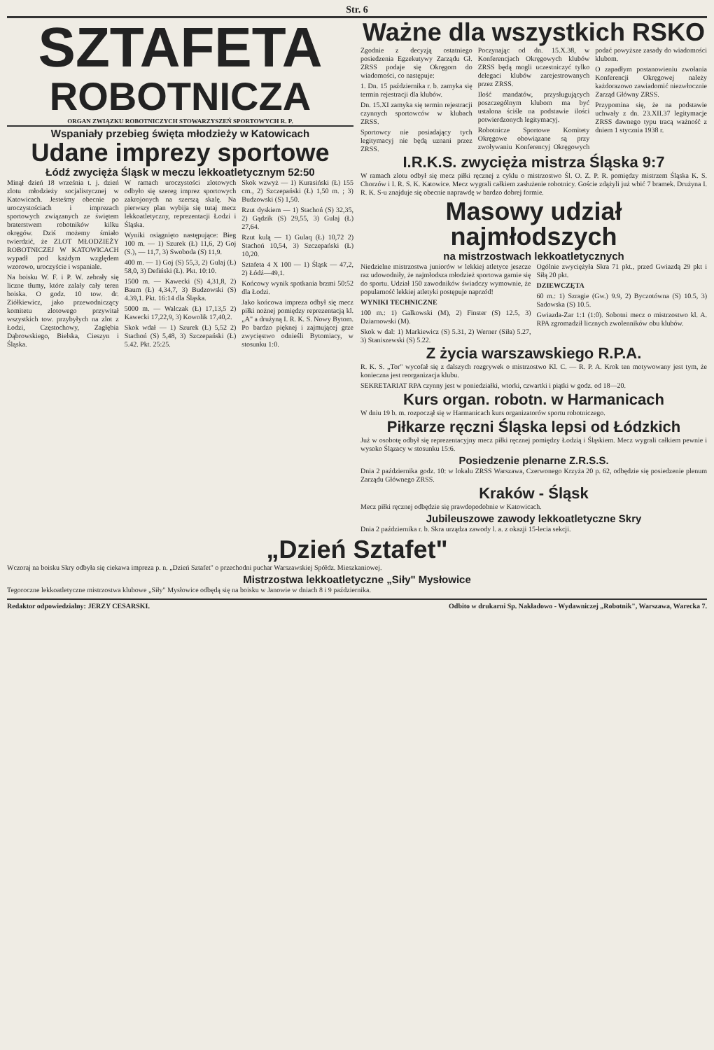Str. 6
SZTAFETA
ROBOTNICZA
ORGAN ZWIĄZKU ROBOTNICZYCH STOWARZYSZEŃ SPORTOWYCH R. P.
Wspaniały przebieg święta młodzieży w Katowicach
Udane imprezy sportowe
Łódź zwycięża Śląsk w meczu lekkoatletycznym 52:50
Minął dzień 18 września t. j. dzień zlotu młodzieży socjalistycznej w Katowicach. Jesteśmy obecnie po uroczystościach i imprezach sportowych związanych ze świętem braterstwem robotników kilku okręgów. Dziś możemy śmiało twierdzić, że ZLOT MŁODZIEŻY ROBOTNICZEJ W KATOWICACH wypadł pod każdym względem wzorowo, uroczyście i wspaniale.
Na boisku W. F. i P. W. zebrały się liczne tłumy, które zalały cały teren boiska. O godz. 10 tow. dr. Ziółkiewicz, jako przewodniczący komitetu zlotowego przywitał wszystkich tow. przybyłych na zlot z Łodzi, Częstochowy, Zagłębia Dąbrowskiego, Bielska, Cieszyn i Śląska.
W ramach uroczystości zlotowych odbyło się szereg imprez sportowych zakrojonych na szerszą skalę. Na pierwszy plan wybija się tutaj mecz lekkoatletyczny, reprezentacji Łodzi i Śląska.
Wyniki osiągnięto następujące: Bieg 100 m. — 1) Szurek (Ł) 11,6, 2) Goj (S.), — 11,7, 3) Swoboda (S) 11,9.
400 m. — 1) Goj (S) 55,3, 2) Gulaj (Ł) 58,0, 3) Defiński (Ł). Pkt. 10:10.
1500 m. — Kawecki (S) 4,31,8, 2) Baum (Ł) 4,34,7, 3) Budzowski (S) 4.39,1. Pkt. 16:14 dla Śląska.
5000 m. — Walczak (Ł) 17,13,5 2) Kawecki 17,22,9, 3) Kowolik 17,40,2.
Skok wdał — 1) Szurek (Ł) 5,52 2) Stachoń (S) 5,48, 3) Szczepański (Ł) 5.42. Pkt. 25:25.
Skok wzwyż — 1) Kurasiński (Ł) 155 cm., 2) Szczepański (Ł) 1,50 m. ; 3) Budzowski (S) 1,50.
Rzut dyskiem — 1) Stachoń (S) 32,35, 2) Gądzik (S) 29,55, 3) Gulaj (Ł) 27,64.
Rzut kulą — 1) Gulaq (Ł) 10,72 2) Stachoń 10,54, 3) Szczepański (Ł) 10,20.
Sztafeta 4 X 100 — 1) Śląsk — 47,2, 2) Łódź—49,1.
Końcowy wynik spotkania brzmi 50:52 dla Łodzi.
Jako końcowa impreza odbył się mecz piłki nożnej pomiędzy reprezentacją kl. „A" a drużyną I. R. K. S. Nowy Bytom. Po bardzo pięknej i zajmującej grze zwycięstwo odnieśli Bytomiacy, w stosunku 1:0.
Ważne dla wszystkich RSKO
Zgodnie z decyzją ostatniego posiedzenia Egzekutywy Zarządu Gł. ZRSS podaje się Okręgom do wiadomości, co następuje:
1. Dn. 15 października r. b. zamyka się termin rejestracji dla klubów.
Dn. 15.XI zamyka się termin rejestracji czynnych sportowców w klubach ZRSS.
Sportowcy nie posiadający tych legitymacyj nie będą uznani przez ZRSS.
Poczynając od dn. 15.X.38, w Konferencjach Okręgowych klubów ZRSS będą mogli uczestniczyć tylko delegaci klubów zarejestrowanych przez ZRSS.
Ilość mandatów, przysługujących poszczególnym klubom ma być ustalona ściśle na podstawie ilości potwierdzonych legitymacyj.
Robotnicze Sportowe Komitety Okręgowe obowiązane są przy zwoływaniu Konferencyj Okręgowych podać powyższe zasady do wiadomości klubom.
O zapadłym postanowieniu zwołania Konferencji Okręgowej należy każdorazowo zawiadomić niezwłocznie Zarząd Główny ZRSS.
Przypomina się, że na podstawie uchwały z dn. 23.XII.37 legitymacje ZRSS dawnego typu tracą ważność z dniem 1 stycznia 1938 r.
I.R.K.S. zwycięża mistrza Śląska 9:7
W ramach zlotu odbył się mecz piłki ręcznej z cyklu o mistrzostwo Śl. O. Z. P. R. pomiędzy mistrzem Śląska K. S. Chorzów i I. R. S. K. Katowice. Mecz wygrali całkiem zasłużenie robotnicy. Goście zdążyli już wbić 7 bramek. Drużyna I. R. K. S-u znajduje się obecnie naprawdę w bardzo dobrej formie.
Masowy udział najmłodszych
na mistrzostwach lekkoatletycznych
Niedzielne mistrzostwa juniorów w lekkiej atletyce jeszcze raz udowodniły, że najmłodsza młodzież sportowa garnie się do sportu. Udział 150 zawodników świadczy wymownie, że popularność lekkiej atletyki postępuje naprzód!
WYNIKI TECHNICZNE
100 m.: 1) Galkowski (M), 2) Finster (S) 12.5, 3) Dziarnowski (M).
Skok w dal: 1) Markiewicz (S) 5.31, 2) Werner (Siła) 5.27, 3) Staniszewski (S) 5.22.
Ogólnie zwyciężyła Skra 71 pkt., przed Gwiazdą 29 pkt i Siłą 20 pkt.
DZIEWCZĘTA
60 m.: 1) Szragie (Gw.) 9.9, 2) Byczotówna (S) 10.5, 3) Sadowska (S) 10.5.
Gwiazda-Zar 1:1 (1:0). Sobotni mecz o mistrzostwo kl. A. RPA zgromadził licznych zwolenników obu klubów.
Z życia warszawskiego R.P.A.
R. K. S. „Tor" wycofał się z dalszych rozgrywek o mistrzostwo Kl. C. — R. P. A. Krok ten motywowany jest tym, że konieczna jest reorganizacja klubu.
SEKRETARIAT RPA czynny jest w poniedziałki, wtorki, czwartki i piątki w godz. od 18—20.
Kurs organ. robotn. w Harmanicach
W dniu 19 b. m. rozpoczął się w Harmanicach kurs organizatorów sportu robotniczego.
Piłkarze ręczni Śląska lepsi od Łódzkich
Już w osobotę odbył się reprezentacyjny mecz piłki ręcznej pomiędzy Łodzią i Śląskiem. Mecz wygrali całkiem pewnie i wysoko Ślązacy w stosunku 15:6.
Posiedzenie plenarne Z.R.S.S.
Dnia 2 października godz. 10: w lokalu ZRSS Warszawa, Czerwonego Krzyża 20 p. 62, odbędzie się posiedzenie plenum Zarządu Głównego ZRSS.
Kraków - Śląsk
Mecz piłki ręcznej odbędzie się prawdopodobnie w Katowicach.
Jubileuszowe zawody lekkoatletyczne Skry
Dnia 2 października r. b. Skra urządza zawody l. a. z okazji 15-lecia sekcji.
„Dzień Sztafet"
Wczoraj na boisku Skry odbyła się ciekawa impreza p. n. „Dzień Sztafet" o przechodni puchar Warszawskiej Spółdz. Mieszkaniowej.
Mistrzostwa lekkoatletyczne „Siły" Mysłowice
Tegoroczne lekkoatletyczne mistrzostwa klubowe „Siły" Mysłowice odbędą się na boisku w Janowie w dniach 8 i 9 października.
Redaktor odpowiedzialny: JERZY CESARSKI. Odbito w drukarni Sp. Nakładowo - Wydawniczej „Robotnik", Warszawa, Warecka 7.